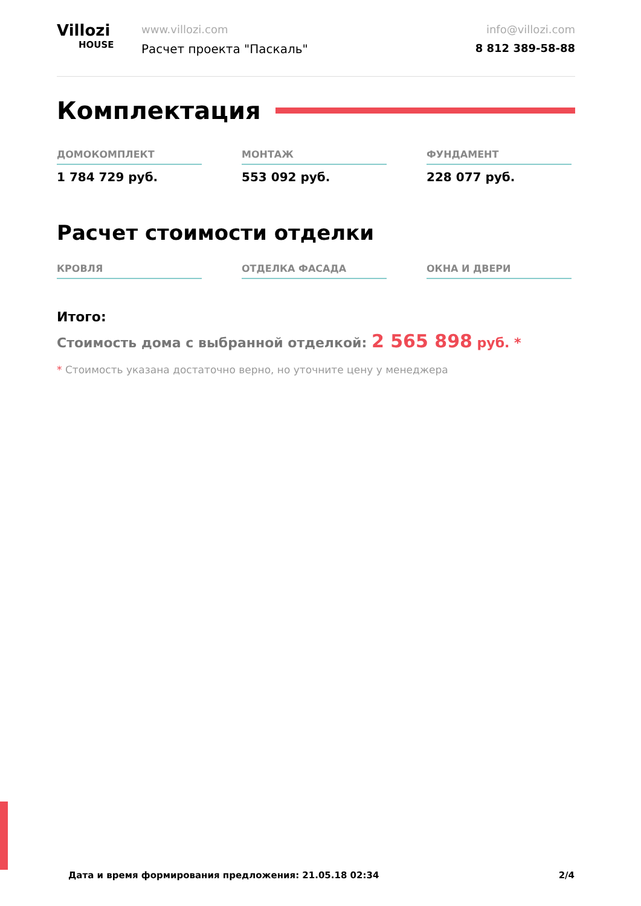Villozi
HOUSE
www.villozi.com
Расчет проекта "Паскаль"
info@villozi.com
8 812 389-58-88
Комплектация
ДОМОКОМПЛЕКТ
1 784 729 руб.
МОНТАЖ
553 092 руб.
ФУНДАМЕНТ
228 077 руб.
Расчет стоимости отделки
КРОВЛЯ ОТДЕЛКА ФАСАДА ОКНА И ДВЕРИ
Итого:
Стоимость дома с выбранной отделкой: 2 565 898 руб. *
* Стоимость указана достаточно верно, но уточните цену у менеджера
Дата и время формирования предложения: 21.05.18 02:34 2/4